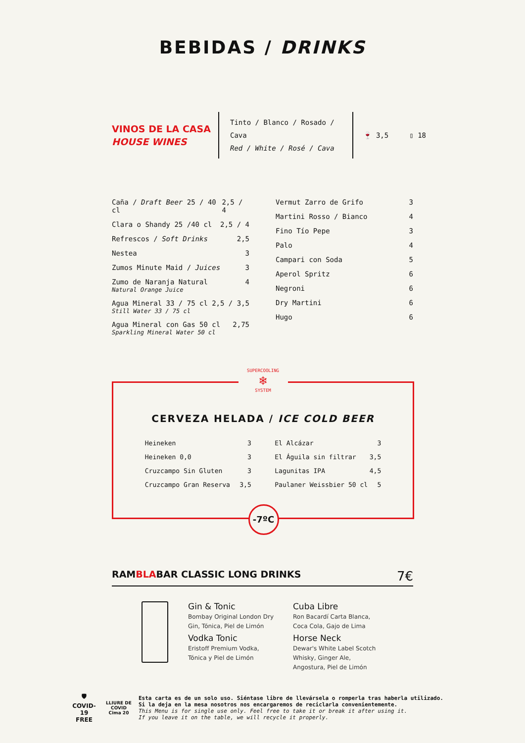BEBIDAS / DRINKS
VINOS DE LA CASA
HOUSE WINES
Tinto / Blanco / Rosado / Cava
Red / White / Rosé / Cava
🍷 3,5 ▯ 18
Caña / Draft Beer 25 / 40 cl 2,5 / 4
Clara o Shandy 25 /40 cl 2,5 / 4
Refrescos / Soft Drinks 2,5
Nestea 3
Zumos Minute Maid / Juices 3
Zumo de Naranja Natural 4
Natural Orange Juice
Agua Mineral 33 / 75 cl 2,5 / 3,5
Still Water 33 / 75 cl
Agua Mineral con Gas 50 cl 2,75
Sparkling Mineral Water 50 cl
Vermut Zarro de Grifo 3
Martini Rosso / Bianco 4
Fino Tío Pepe 3
Palo 4
Campari con Soda 5
Aperol Spritz 6
Negroni 6
Dry Martini 6
Hugo 6
SUPERCOOLING
❄
SYSTEM
CERVEZA HELADA / ICE COLD BEER
Heineken 3
Heineken 0,0 3
Cruzcampo Sin Gluten 3
Cruzcampo Gran Reserva 3,5
El Alcázar 3
El Águila sin filtrar 3,5
Lagunitas IPA 4,5
Paulaner Weissbier 50 cl 5
-7ºC
RAMBLABAR CLASSIC LONG DRINKS 7€
Gin & Tonic
Bombay Original London Dry
Gin, Tónica, Piel de Limón
Cuba Libre
Ron Bacardí Carta Blanca,
Coca Cola, Gajo de Lima
Vodka Tonic
Eristoff Premium Vodka,
Tónica y Piel de Limón
Horse Neck
Dewar's White Label Scotch
Whisky, Ginger Ale,
Angostura, Piel de Limón
🛡
COVID-19
FREE
LLIURE DE
COVID
Cima 20
Esta carta es de un solo uso. Siéntase libre de llevársela o romperla tras haberla utilizado.
Si la deja en la mesa nosotros nos encargaremos de reciclarla convenientemente.
This Menu is for single use only. Feel free to take it or break it after using it.
If you leave it on the table, we will recycle it properly.